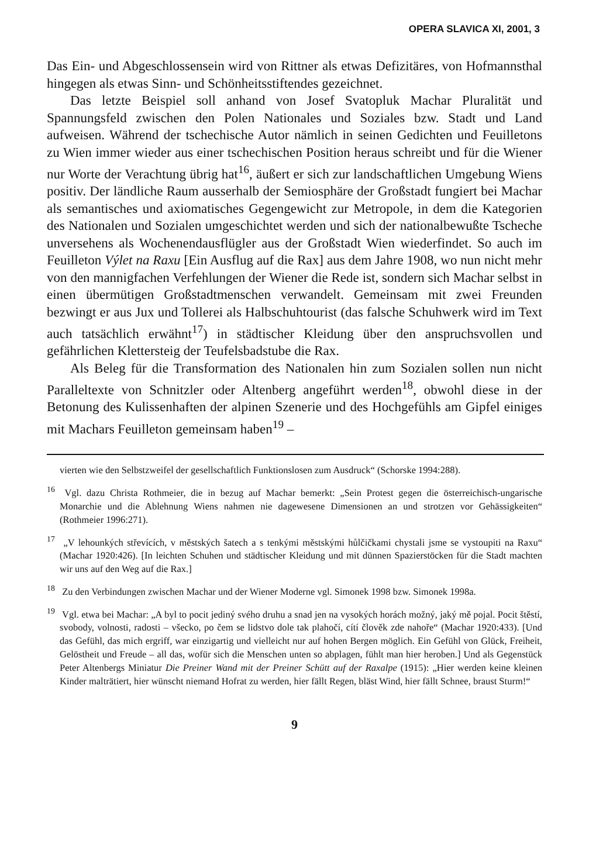OPERA SLAVICA XI, 2001, 3
Das Ein- und Abgeschlossensein wird von Rittner als etwas Defizitäres, von Hofmannsthal hingegen als etwas Sinn- und Schönheitsstiftendes gezeichnet.
Das letzte Beispiel soll anhand von Josef Svatopluk Machar Pluralität und Spannungsfeld zwischen den Polen Nationales und Soziales bzw. Stadt und Land aufweisen. Während der tschechische Autor nämlich in seinen Gedichten und Feuilletons zu Wien immer wieder aus einer tschechischen Position heraus schreibt und für die Wiener nur Worte der Verachtung übrig hat<sup>16</sup>, äußert er sich zur landschaftlichen Umgebung Wiens positiv. Der ländliche Raum ausserhalb der Semiosphäre der Großstadt fungiert bei Machar als semantisches und axiomatisches Gegengewicht zur Metropole, in dem die Kategorien des Nationalen und Sozialen umgeschichtet werden und sich der nationalbewußte Tscheche unversehens als Wochenendausflügler aus der Großstadt Wien wiederfindet. So auch im Feuilleton Výlet na Raxu [Ein Ausflug auf die Rax] aus dem Jahre 1908, wo nun nicht mehr von den mannigfachen Verfehlungen der Wiener die Rede ist, sondern sich Machar selbst in einen übermütigen Großstadtmenschen verwandelt. Gemeinsam mit zwei Freunden bezwingt er aus Jux und Tollerei als Halbschuhtourist (das falsche Schuhwerk wird im Text auch tatsächlich erwähnt<sup>17</sup>) in städtischer Kleidung über den anspruchsvollen und gefährlichen Klettersteig der Teufelsbadstube die Rax.
Als Beleg für die Transformation des Nationalen hin zum Sozialen sollen nun nicht Paralleltexte von Schnitzler oder Altenberg angeführt werden<sup>18</sup>, obwohl diese in der Betonung des Kulissenhaften der alpinen Szenerie und des Hochgefühls am Gipfel einiges mit Machars Feuilleton gemeinsam haben<sup>19</sup> –
vierten wie den Selbstzweifel der gesellschaftlich Funktionslosen zum Ausdruck“ (Schorske 1994:288).
<sup>16</sup> Vgl. dazu Christa Rothmeier, die in bezug auf Machar bemerkt: „Sein Protest gegen die österreichisch-ungarische Monarchie und die Ablehnung Wiens nahmen nie dagewesene Dimensionen an und strotzen vor Gehässigkeiten“ (Rothmeier 1996:271).
<sup>17</sup> „V lehounkých střevících, v městských šatech a s tenkými městskými hůlčičkami chystali jsme se vystoupiti na Raxu“ (Machar 1920:426). [In leichten Schuhen und städtischer Kleidung und mit dünnen Spazierstöcken für die Stadt machten wir uns auf den Weg auf die Rax.]
<sup>18</sup> Zu den Verbindungen zwischen Machar und der Wiener Moderne vgl. Simonek 1998 bzw. Simonek 1998a.
<sup>19</sup> Vgl. etwa bei Machar: „A byl to pocit jediný svého druhu a snad jen na vysokých horách možný, jaký mě pojal. Pocit štěstí, svobody, volnosti, radosti – všecko, po čem se lidstvo dole tak plahočí, cítí člověk zde nahoře“ (Machar 1920:433). [Und das Gefühl, das mich ergriff, war einzigartig und vielleicht nur auf hohen Bergen möglich. Ein Gefühl von Glück, Freiheit, Gelöstheit und Freude – all das, wofür sich die Menschen unten so abplagen, fühlt man hier heroben.] Und als Gegenstück Peter Altenbergs Miniatur Die Preiner Wand mit der Preiner Schütt auf der Raxalpe (1915): „Hier werden keine kleinen Kinder malträtiert, hier wünscht niemand Hofrat zu werden, hier fällt Regen, bläst Wind, hier fällt Schnee, braust Sturm!“
9